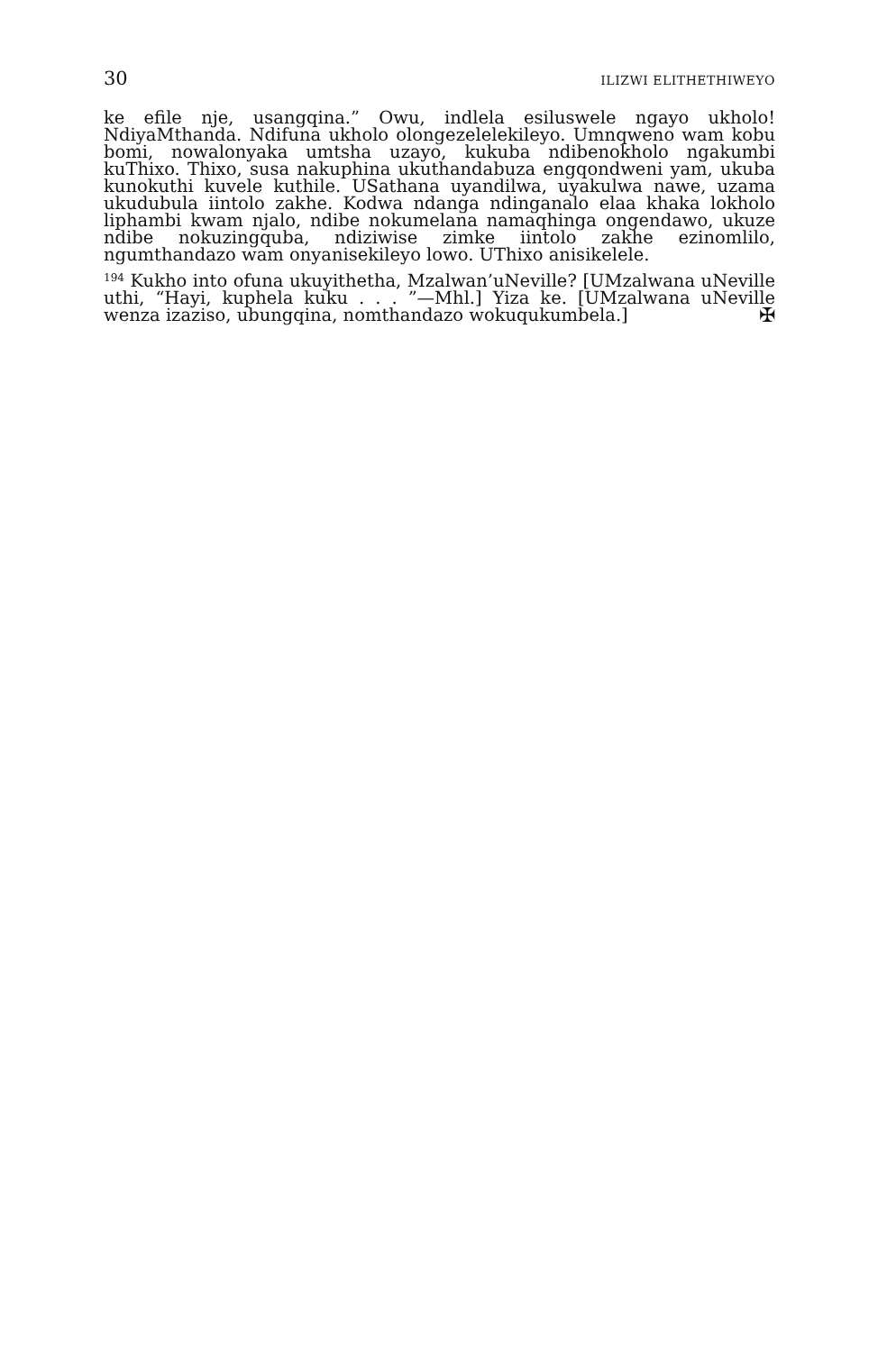30 ILIZWI ELITHETHIWEYO
ke efile nje, usangqina.” Owu, indlela esiluswele ngayo ukholo! NdiyaMthanda. Ndifuna ukholo olongezelelekileyo. Umnqweno wam kobu bomi, nowalonyaka umtsha uzayo, kukuba ndibenokholo ngakumbi kuThixo. Thixo, susa nakuphina ukuthandabuza engqondweni yam, ukuba kunokuthi kuvele kuthile. USathana uyandilwa, uyakulwa nawe, uzama ukudubula iintolo zakhe. Kodwa ndanga ndinganalo elaa khaka lokholo liphambi kwam njalo, ndibe nokumelana namaqhinga ongendawo, ukuze ndibe nokuzingquba, ndiziwise zimke iintolo zakhe ezinomlilo, ngumthandazo wam onyanisekileyo lowo. UThixo anisikelele.
<sup>194</sup> Kukho into ofuna ukuyithetha, Mzalwan’uNeville? [UMzalwana uNeville uthi, “Hayi, kuphela kuku . . . ”—Mhl.] Yiza ke. [UMzalwana uNeville wenza izaziso, ubungqina, nomthandazo wokuqukumbela.] ✠